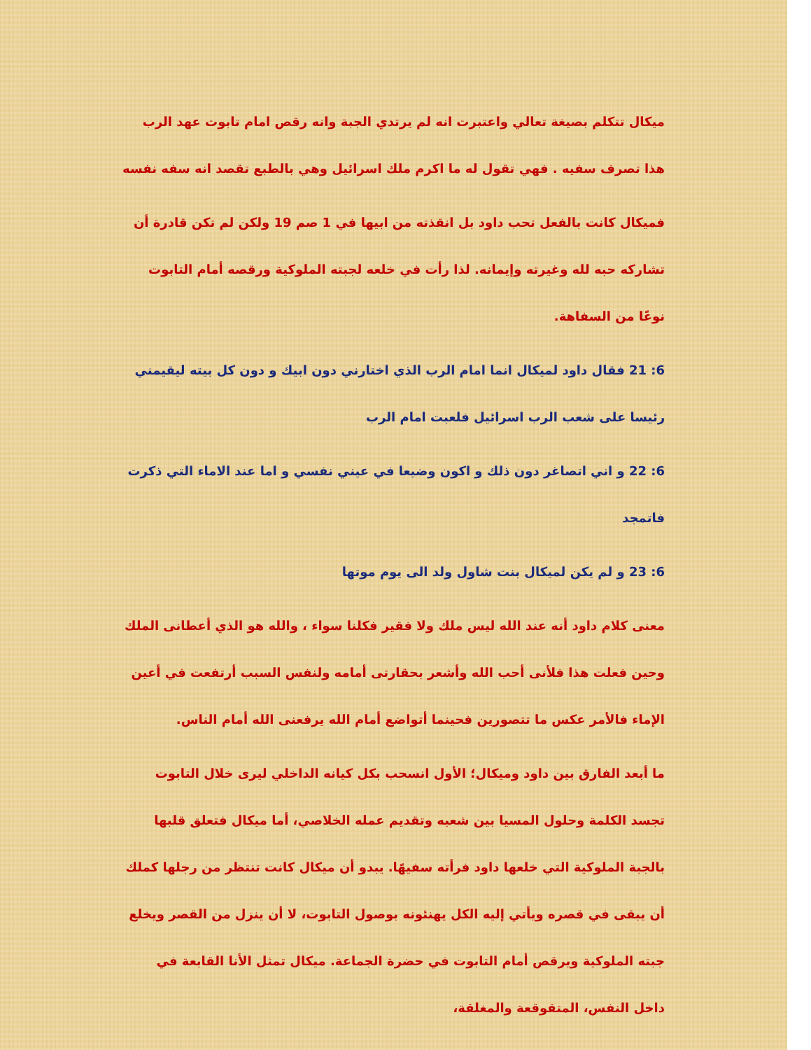ميكال تتكلم بصيغة تعالي واعتبرت انه لم يرتدي الجبة وانه رقص امام تابوت عهد الرب هذا تصرف سفيه . فهي تقول له ما اكرم ملك اسرائيل وهي بالطبع تقصد انه سفه نفسه
فميكال كانت بالفعل تحب داود بل انقذته من ابيها في 1 صم 19 ولكن لم تكن قادرة أن تشاركه حبه لله وغيرته وإيمانه. لذا رأت في خلعه لجبته الملوكية ورقصه أمام التابوت نوعًا من السفاهة.
6: 21 فقال داود لميكال انما امام الرب الذي اختارني دون ابيك و دون كل بيته ليقيمني رئيسا على شعب الرب اسرائيل فلعبت امام الرب
6: 22 و اني اتصاغر دون ذلك و اكون وضيعا في عيني نفسي و اما عند الاماء التي ذكرت فاتمجد
6: 23 و لم يكن لميكال بنت شاول ولد الى يوم موتها
معنى كلام داود أنه عند الله ليس ملك ولا فقير فكلنا سواء ، والله هو الذي أعطانى الملك وحين فعلت هذا فلأنى أحب الله وأشعر بحقارتى أمامه ولنفس السبب أرتفعت في أعين الإماء فالأمر عكس ما تتصورين فحينما أتواضع أمام الله يرفعنى الله أمام الناس.
ما أبعد الفارق بين داود وميكال؛ الأول انسحب بكل كيانه الداخلي ليرى خلال التابوت تجسد الكلمة وحلول المسيا بين شعبه وتقديم عمله الخلاصي، أما ميكال فتعلق قلبها بالجبة الملوكية التي خلعها داود فرأته سفيهًا. يبدو أن ميكال كانت تنتظر من رجلها كملك أن يبقى في قصره ويأتي إليه الكل يهنئونه بوصول التابوت، لا أن ينزل من القصر ويخلع جبته الملوكية ويرقص أمام التابوت في حضرة الجماعة. ميكال تمثل الأنا القابعة في داخل النفس، المتقوقعة والمغلقة،